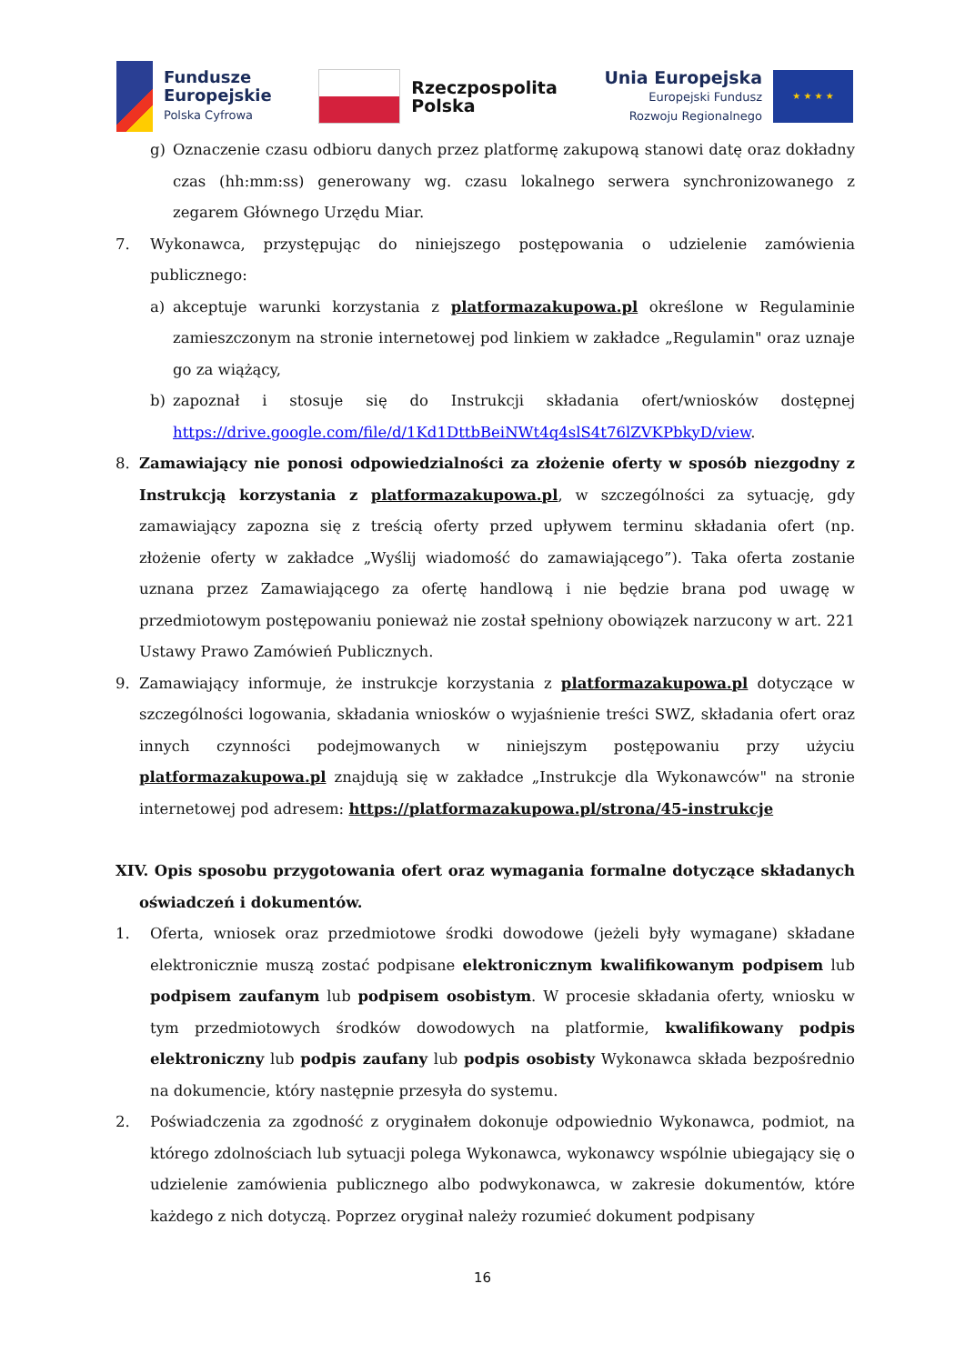Fundusze
Europejskie
Polska Cyfrowa
Rzeczpospolita
Polska
Unia Europejska
Europejski Fundusz
Rozwoju Regionalnego
★ ★ ★ ★
g) Oznaczenie czasu odbioru danych przez platformę zakupową stanowi datę oraz dokładny czas (hh:mm:ss) generowany wg. czasu lokalnego serwera synchronizowanego z zegarem Głównego Urzędu Miar.
7. Wykonawca, przystępując do niniejszego postępowania o udzielenie zamówienia publicznego:
a) akceptuje warunki korzystania z platformazakupowa.pl określone w Regulaminie zamieszczonym na stronie internetowej pod linkiem w zakładce „Regulamin" oraz uznaje go za wiążący,
b) zapoznał i stosuje się do Instrukcji składania ofert/wniosków dostępnej https://drive.google.com/file/d/1Kd1DttbBeiNWt4q4slS4t76lZVKPbkyD/view.
8. Zamawiający nie ponosi odpowiedzialności za złożenie oferty w sposób niezgodny z Instrukcją korzystania z platformazakupowa.pl, w szczególności za sytuację, gdy zamawiający zapozna się z treścią oferty przed upływem terminu składania ofert (np. złożenie oferty w zakładce „Wyślij wiadomość do zamawiającego”). Taka oferta zostanie uznana przez Zamawiającego za ofertę handlową i nie będzie brana pod uwagę w przedmiotowym postępowaniu ponieważ nie został spełniony obowiązek narzucony w art. 221 Ustawy Prawo Zamówień Publicznych.
9. Zamawiający informuje, że instrukcje korzystania z platformazakupowa.pl dotyczące w szczególności logowania, składania wniosków o wyjaśnienie treści SWZ, składania ofert oraz innych czynności podejmowanych w niniejszym postępowaniu przy użyciu platformazakupowa.pl znajdują się w zakładce „Instrukcje dla Wykonawców" na stronie internetowej pod adresem: https://platformazakupowa.pl/strona/45-instrukcje
XIV. Opis sposobu przygotowania ofert oraz wymagania formalne dotyczące składanych oświadczeń i dokumentów.
1. Oferta, wniosek oraz przedmiotowe środki dowodowe (jeżeli były wymagane) składane elektronicznie muszą zostać podpisane elektronicznym kwalifikowanym podpisem lub podpisem zaufanym lub podpisem osobistym. W procesie składania oferty, wniosku w tym przedmiotowych środków dowodowych na platformie, kwalifikowany podpis elektroniczny lub podpis zaufany lub podpis osobisty Wykonawca składa bezpośrednio na dokumencie, który następnie przesyła do systemu.
2. Poświadczenia za zgodność z oryginałem dokonuje odpowiednio Wykonawca, podmiot, na którego zdolnościach lub sytuacji polega Wykonawca, wykonawcy wspólnie ubiegający się o udzielenie zamówienia publicznego albo podwykonawca, w zakresie dokumentów, które każdego z nich dotyczą. Poprzez oryginał należy rozumieć dokument podpisany
16